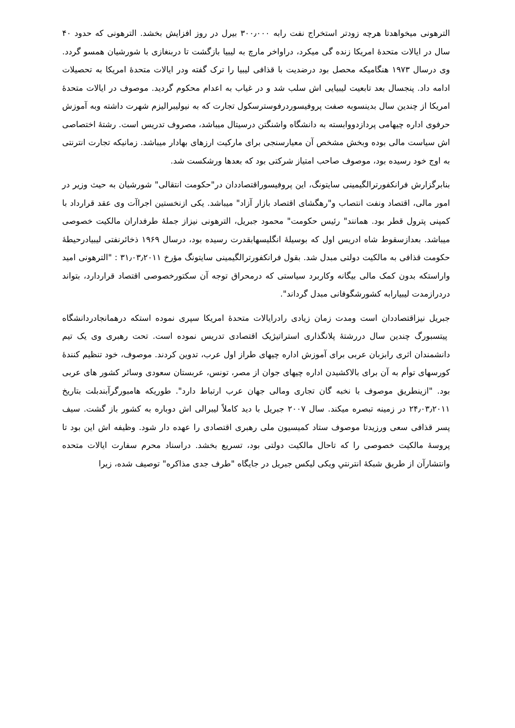الترهونی میخواهدتا هرچه زودتر استخراج نفت رابه ۳۰۰٫۰۰۰ بیرل در روز افزایش بخشد. الترهونی که حدود ۴۰ سال در ایالات متحدهٔ امریکا زنده گی میکرد، دراواخر مارچ به لیبیا بازگشت تا دربنغازی با شورشیان همسو گردد. وی درسال ۱۹۷۳ هنگامیکه محصل بود درضدیت با قذافی لیبیا را ترک گفته ودر ایالات متحدهٔ امریکا به تحصیلات ادامه داد. پنجسال بعد تابعیت لیبیایی اش سلب شد و در غیاب به اعدام محکوم گردید. موصوف در ایالات متحدهٔ امریکا از چندین سال بدینسوبه صفت پروفیسوردرفوسترسکول تجارت که به نیولیبرالیزم شهرت داشته وبه آموزش حرفوی اداره چیهامی پردازدووابسته به دانشگاه واشنگتن درسیتال میباشد، مصروف تدریس است. رشتهٔ اختصاصی اش سیاست مالی بوده وبخش مشخص آن معیارسنجی برای مارکیت ارزهای بهادار میباشد. زمانیکه تجارت انترنتی به اوج خود رسیده بود، موصوف صاحب امتیاز شرکتی بود که بعدها ورشکست شد.
بنابرگزارش فرانکفورترالگیمینی سایتونگ، این پروفیسوراقتصاددان در"حکومت انتقالی" شورشیان به حیث وزیر در امور مالی، اقتصاد ونفت انتصاب و"رهگشای اقتصاد بازار آزاد" میباشد. یکی ازنخستین اجراآت وی عقد قرارداد با کمپنی پترول قطر بود. همانند" رئیس حکومت" محمود جبریل، الترهونی نیزاز جملهٔ طرفداران مالکیت خصوصی میباشد. بعدازسقوط شاه ادریس اول که بوسیلهٔ انگلیسهابقدرت رسیده بود، درسال ۱۹۶۹ ذخائرنفتی لیبیادرحیطهٔ حکومت قذافی به مالکیت دولتی مبدل شد. بقول فرانکفورترالگیمینی سایتونگ مؤرخ ۳۱٫۰۳٫۲۰۱۱ : "الترهونی امید واراستکه بدون کمک مالی بیگانه وکاربرد سیاستی که درمحراق توجه آن سکتورخصوصی اقتصاد قراردارد، بتواند دردرازمدت لیبیارابه کشورشگوفانی مبدل گرداند".
جبریل نیزاقتصاددان است ومدت زمان زیادی رادرایالات متحدهٔ امریکا سپری نموده استکه درهمانجادردانشگاه پیتسبورگ چندین سال دررشتهٔ پلانگذاری استراتیژیک اقتصادی تدریس نموده است. تحت رهبری وی یک تیم دانشمندان اثری رابزبان عربی برای آموزش اداره چیهای طراز اول عرب، تدوین کردند. موصوف، خود تنظیم کنندهٔ کورسهای توأم به آن برای بالاکشیدن اداره چیهای جوان از مصر، تونس، عربستان سعودی وسائر کشور های عربی بود. "ازینطریق موصوف با نخبه گان تجاری ومالی جهان عرب ارتباط دارد". طوریکه هامبورگرآبندبلت بتاریخ ۲۴٫۰۳٫۲۰۱۱ در زمینه تبصره میکند. سال ۲۰۰۷ جبریل با دید کاملاً لیبرالی اش دوباره به کشور باز گشت. سیف پسر قذافی سعی ورزیدتا موصوف ستاد کمیسیون ملی رهبری اقتصادی را عهده دار شود. وظیفه اش این بود تا پروسهٔ مالکیت خصوصی را که تاحال مالکیت دولتی بود، تسریع بخشد. دراسناد محرم سفارت ایالات متحده وانتشارآن از طریق شبکهٔ انترنتیِ ویکی لیکس جبریل در جایگاه "طرف جدی مذاکره" توصیف شده، زیرا